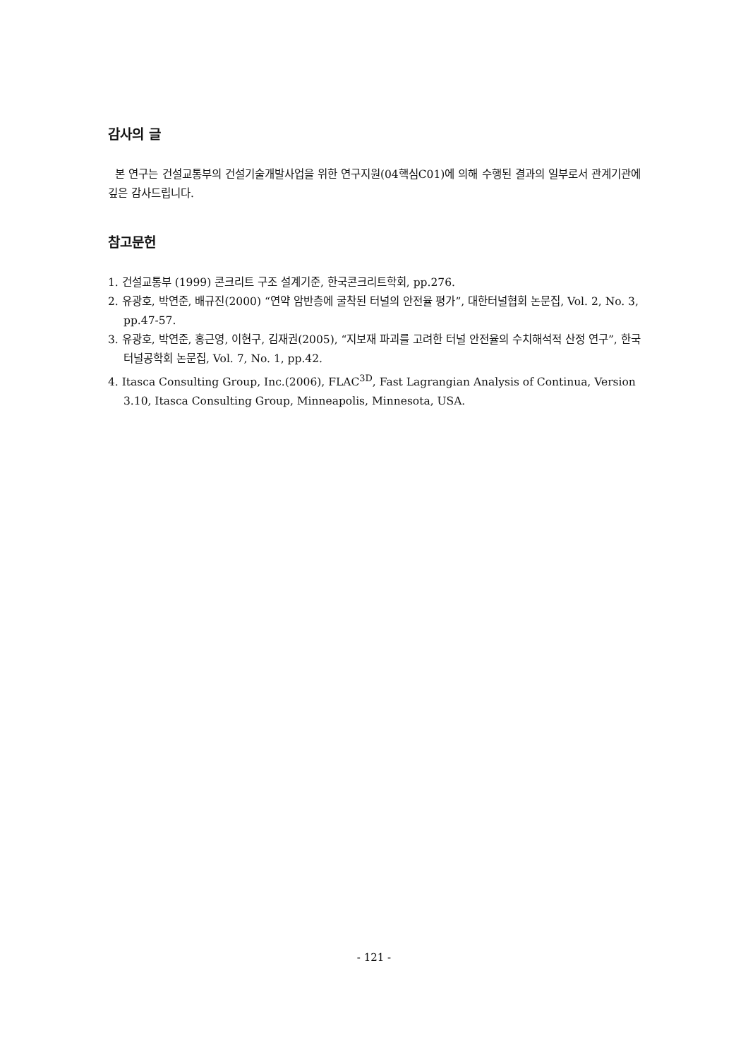감사의 글
본 연구는 건설교통부의 건설기술개발사업을 위한 연구지원(04핵심C01)에 의해 수행된 결과의 일부로서 관계기관에 깊은 감사드립니다.
참고문헌
1. 건설교통부 (1999) 콘크리트 구조 설계기준, 한국콘크리트학회, pp.276.
2. 유광호, 박연준, 배규진(2000) “연약 암반층에 굴착된 터널의 안전율 평가”, 대한터널협회 논문집, Vol. 2, No. 3, pp.47-57.
3. 유광호, 박연준, 홍근영, 이현구, 김재권(2005), “지보재 파괴를 고려한 터널 안전율의 수치해석적 산정 연구”, 한국터널공학회 논문집, Vol. 7, No. 1, pp.42.
4. Itasca Consulting Group, Inc.(2006), FLAC<sup>3D</sup>, Fast Lagrangian Analysis of Continua, Version 3.10, Itasca Consulting Group, Minneapolis, Minnesota, USA.
- 121 -